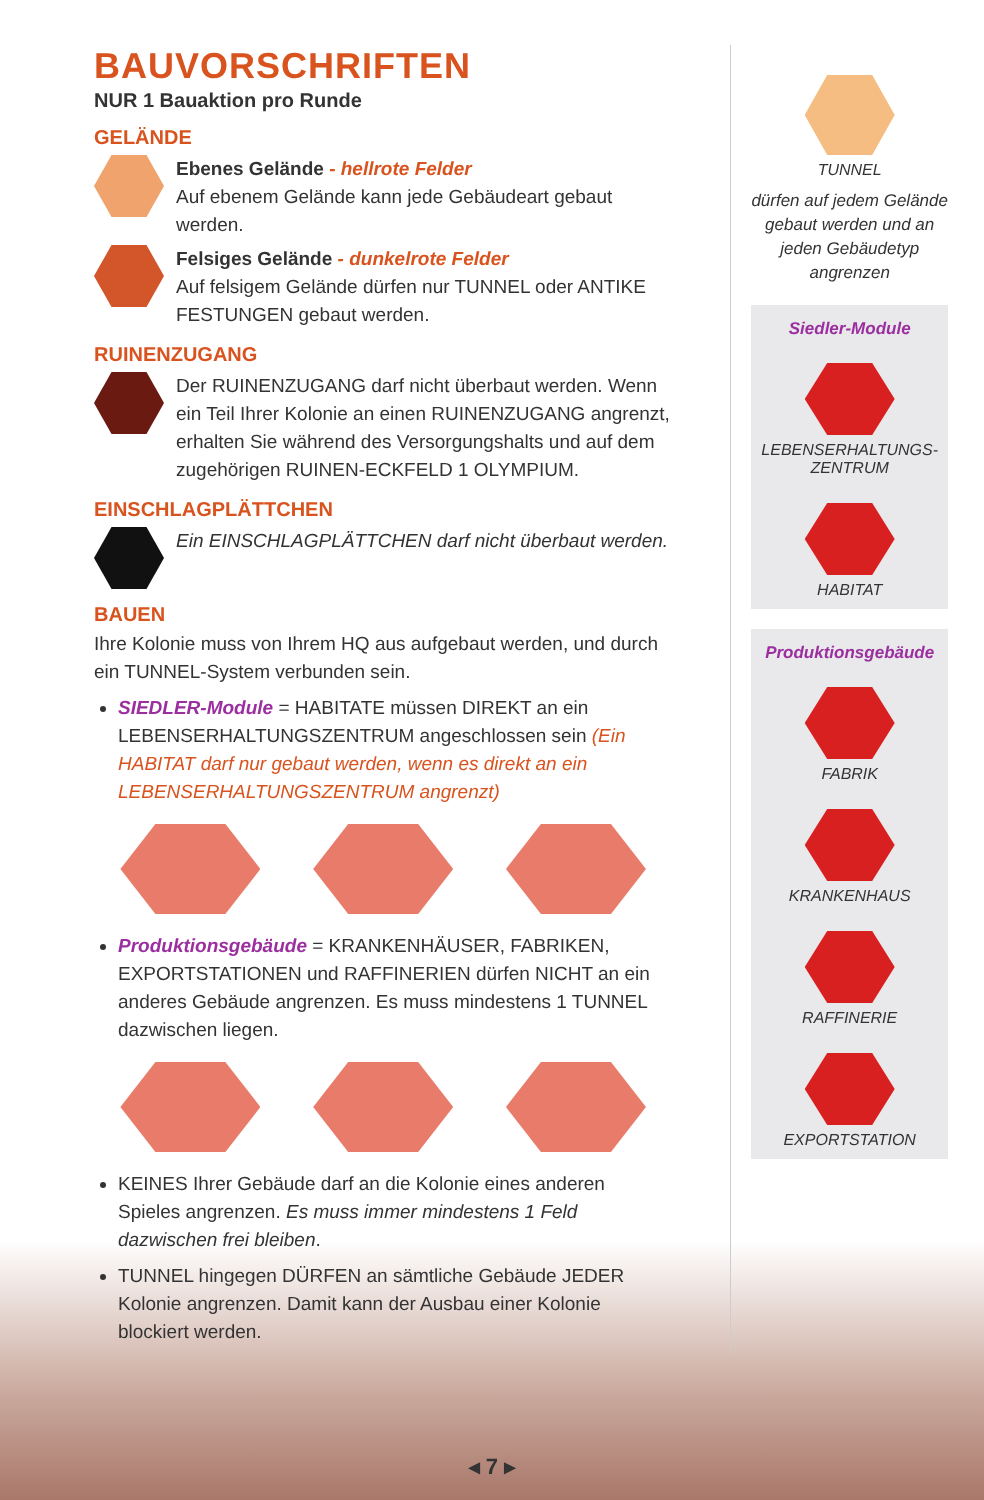BAUVORSCHRIFTEN
NUR 1 Bauaktion pro Runde
GELÄNDE
Ebenes Gelände - hellrote Felder
Auf ebenem Gelände kann jede Gebäudeart gebaut werden.
Felsiges Gelände - dunkelrote Felder
Auf felsigem Gelände dürfen nur TUNNEL oder ANTIKE FESTUNGEN gebaut werden.
RUINENZUGANG
Der RUINENZUGANG darf nicht überbaut werden. Wenn ein Teil Ihrer Kolonie an einen RUINENZUGANG angrenzt, erhalten Sie während des Versorgungshalts und auf dem zugehörigen RUINEN-ECKFELD 1 OLYMPIUM.
EINSCHLAGPLÄTTCHEN
Ein EINSCHLAGPLÄTTCHEN darf nicht überbaut werden.
BAUEN
Ihre Kolonie muss von Ihrem HQ aus aufgebaut werden, und durch ein TUNNEL-System verbunden sein.
SIEDLER-Module = HABITATE müssen DIREKT an ein LEBENSERHALTUNGSZENTRUM angeschlossen sein (Ein HABITAT darf nur gebaut werden, wenn es direkt an ein LEBENSERHALTUNGSZENTRUM angrenzt)
Produktionsgebäude = KRANKENHÄUSER, FABRIKEN, EXPORTSTATIONEN und RAFFINERIEN dürfen NICHT an ein anderes Gebäude angrenzen. Es muss mindestens 1 TUNNEL dazwischen liegen.
KEINES Ihrer Gebäude darf an die Kolonie eines anderen Spieles angrenzen. Es muss immer mindestens 1 Feld dazwischen frei bleiben.
TUNNEL hingegen DÜRFEN an sämtliche Gebäude JEDER Kolonie angrenzen. Damit kann der Ausbau einer Kolonie blockiert werden.
TUNNEL
dürfen auf jedem Gelände gebaut werden und an jeden Gebäudetyp angrenzen
Siedler-Module
LEBENSERHALTUNGS-
ZENTRUM
HABITAT
Produktionsgebäude
FABRIK
KRANKENHAUS
RAFFINERIE
EXPORTSTATION
◂ 7 ▸